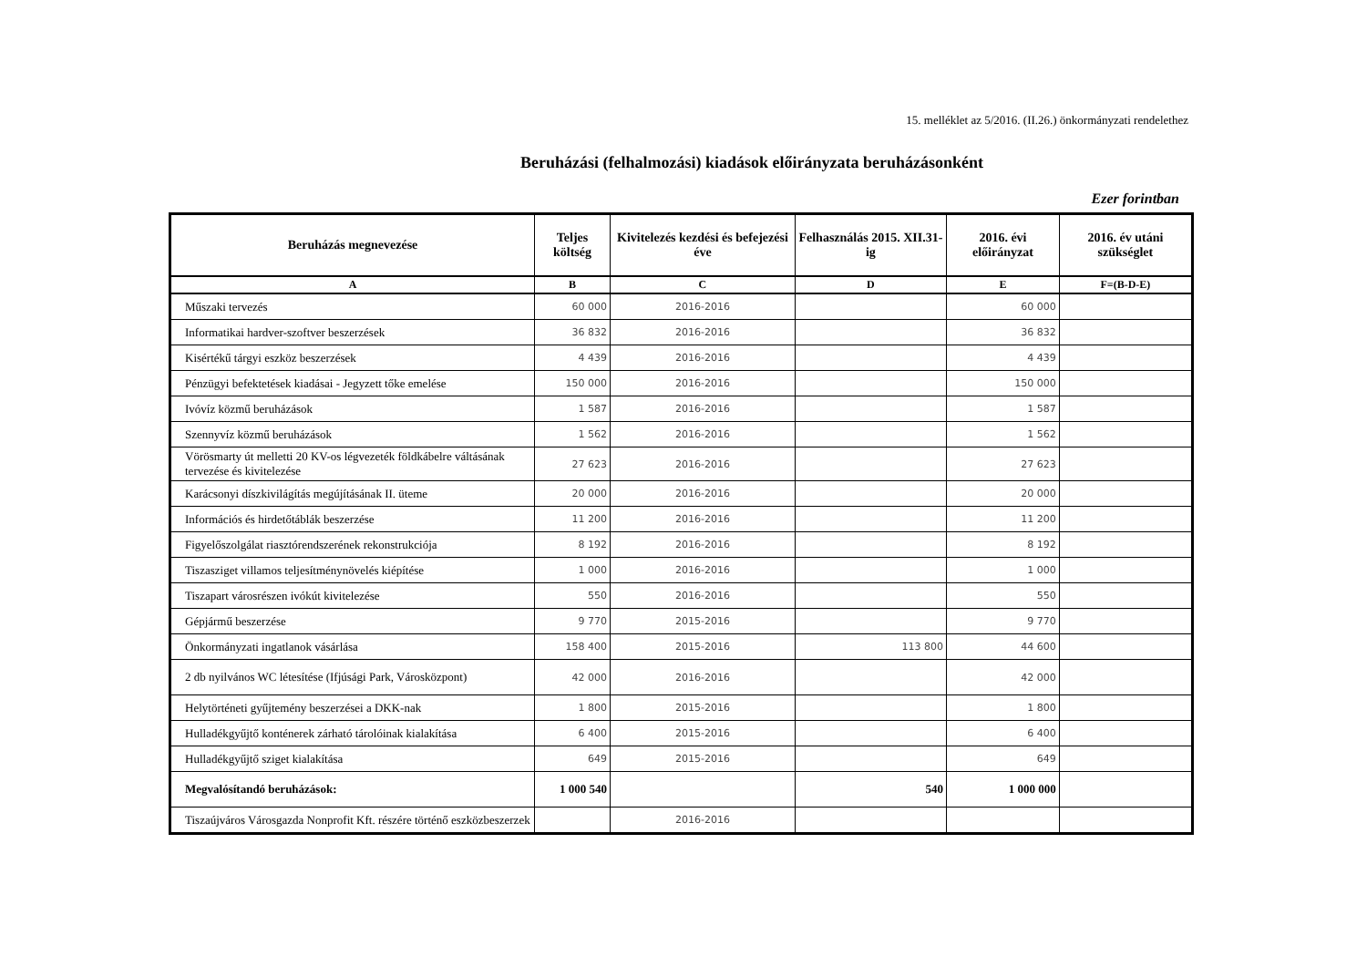15. melléklet az 5/2016. (II.26.) önkormányzati rendelethez
Beruházási (felhalmozási) kiadások előirányzata beruházásonként
Ezer forintban
| Beruházás megnevezése | Teljes költség | Kivitelezés kezdési és befejezési éve | Felhasználás 2015. XII.31-ig | 2016. évi előirányzat | 2016. év utáni szükséglet |
| --- | --- | --- | --- | --- | --- |
| A | B | C | D | E | F=(B-D-E) |
| Műszaki tervezés | 60 000 | 2016-2016 | | 60 000 | |
| Informatikai hardver-szoftver beszerzések | 36 832 | 2016-2016 | | 36 832 | |
| Kisértékű tárgyi eszköz beszerzések | 4 439 | 2016-2016 | | 4 439 | |
| Pénzügyi befektetések kiadásai - Jegyzett tőke emelése | 150 000 | 2016-2016 | | 150 000 | |
| Ivóvíz közmű beruházások | 1 587 | 2016-2016 | | 1 587 | |
| Szennyvíz közmű beruházások | 1 562 | 2016-2016 | | 1 562 | |
| Vörösmarty út melletti 20 KV-os légvezeték földkábelre váltásának tervezése és kivitelezése | 27 623 | 2016-2016 | | 27 623 | |
| Karácsonyi díszkivilágítás megújításának II. üteme | 20 000 | 2016-2016 | | 20 000 | |
| Információs és hirdetőtáblák beszerzése | 11 200 | 2016-2016 | | 11 200 | |
| Figyelőszolgálat riasztórendszerének rekonstrukciója | 8 192 | 2016-2016 | | 8 192 | |
| Tiszasziget villamos teljesítménynövelés kiépítése | 1 000 | 2016-2016 | | 1 000 | |
| Tiszapart városrészen ivókút kivitelezése | 550 | 2016-2016 | | 550 | |
| Gépjármű beszerzése | 9 770 | 2015-2016 | | 9 770 | |
| Önkormányzati ingatlanok vásárlása | 158 400 | 2015-2016 | 113 800 | 44 600 | |
| 2 db nyilvános WC létesítése (Ifjúsági Park, Városközpont) | 42 000 | 2016-2016 | | 42 000 | |
| Helytörténeti gyűjtemény beszerzései a DKK-nak | 1 800 | 2015-2016 | | 1 800 | |
| Hulladékgyűjtő konténerek zárható tárolóinak kialakítása | 6 400 | 2015-2016 | | 6 400 | |
| Hulladékgyűjtő sziget kialakítása | 649 | 2015-2016 | | 649 | |
| Megvalósítandó beruházások: | 1 000 540 | | 540 | 1 000 000 | |
| Tiszaújváros Városgazda Nonprofit Kft. részére történő eszközbeszerzek | | 2016-2016 | | | |